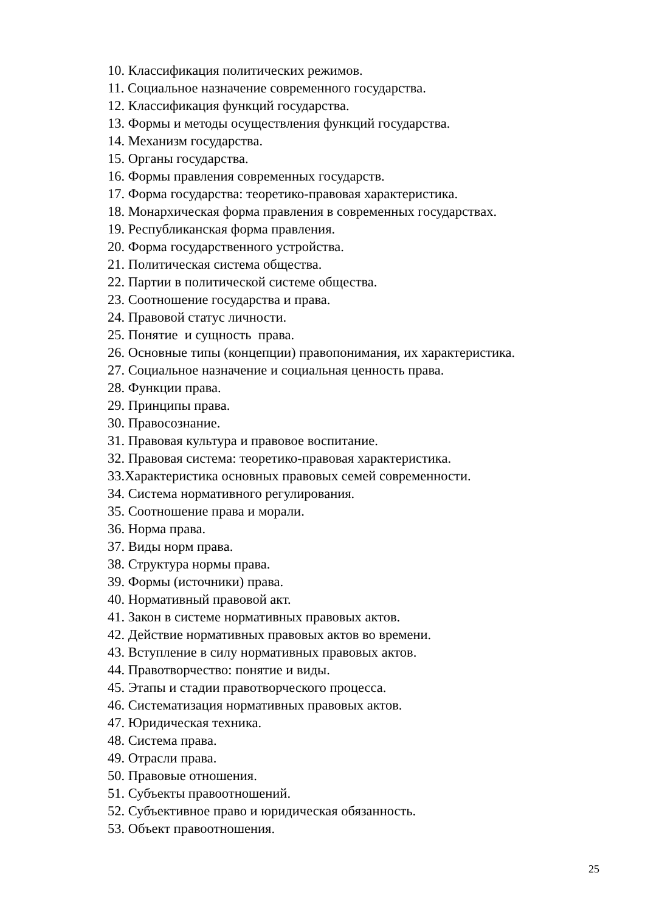10. Классификация политических режимов.
11. Социальное назначение современного государства.
12. Классификация функций государства.
13. Формы и методы осуществления функций государства.
14. Механизм государства.
15. Органы государства.
16. Формы правления современных государств.
17. Форма государства: теоретико-правовая характеристика.
18. Монархическая форма правления в современных государствах.
19. Республиканская форма правления.
20. Форма государственного устройства.
21. Политическая система общества.
22. Партии в политической системе общества.
23. Соотношение государства и права.
24. Правовой статус личности.
25. Понятие и сущность права.
26. Основные типы (концепции) правопонимания, их характеристика.
27. Социальное назначение и социальная ценность права.
28. Функции права.
29. Принципы права.
30. Правосознание.
31. Правовая культура и правовое воспитание.
32. Правовая система: теоретико-правовая характеристика.
33.Характеристика основных правовых семей современности.
34. Система нормативного регулирования.
35. Соотношение права и морали.
36. Норма права.
37. Виды норм права.
38. Структура нормы права.
39. Формы (источники) права.
40. Нормативный правовой акт.
41. Закон в системе нормативных правовых актов.
42. Действие нормативных правовых актов во времени.
43. Вступление в силу нормативных правовых актов.
44. Правотворчество: понятие и виды.
45. Этапы и стадии правотворческого процесса.
46. Систематизация нормативных правовых актов.
47. Юридическая техника.
48. Система права.
49. Отрасли права.
50. Правовые отношения.
51. Субъекты правоотношений.
52. Субъективное право и юридическая обязанность.
53. Объект правоотношения.
25